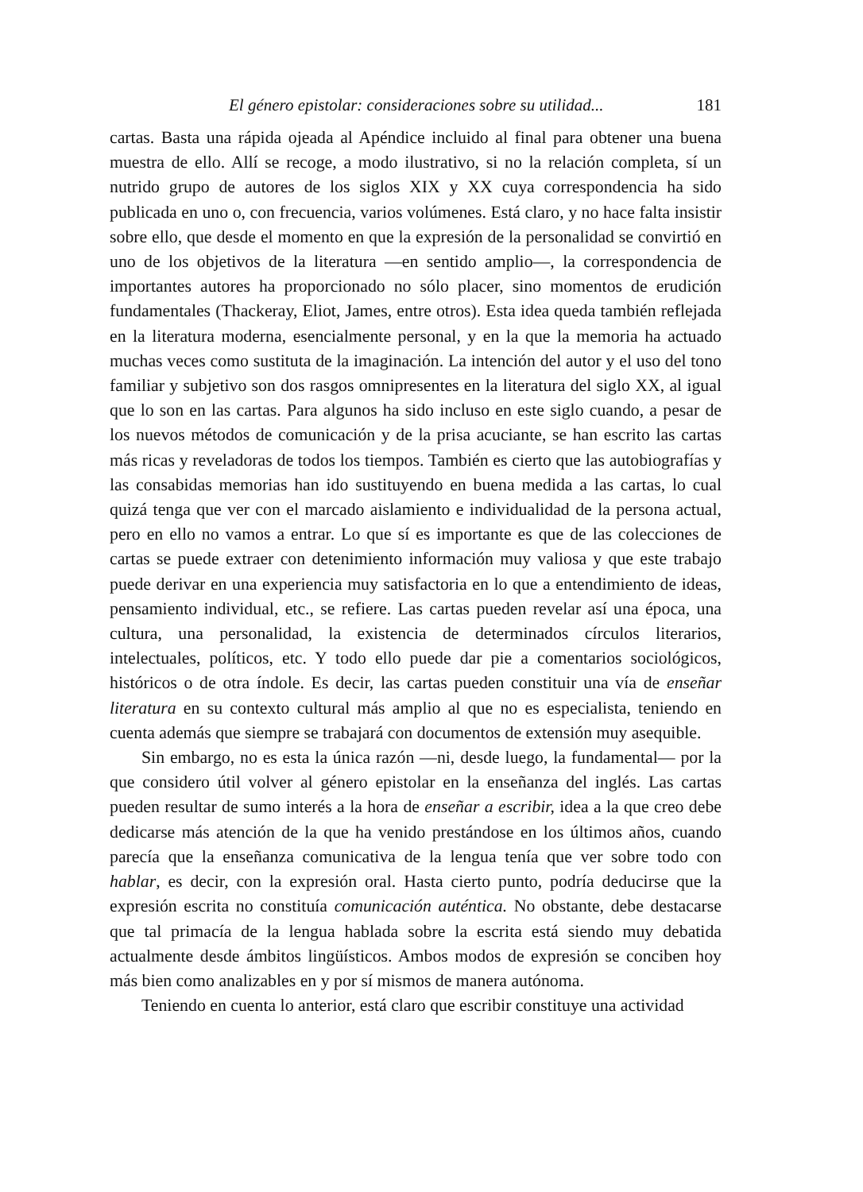El género epistolar: consideraciones sobre su utilidad... 181
cartas. Basta una rápida ojeada al Apéndice incluido al final para obtener una buena muestra de ello. Allí se recoge, a modo ilustrativo, si no la relación completa, sí un nutrido grupo de autores de los siglos XIX y XX cuya correspondencia ha sido publicada en uno o, con frecuencia, varios volúmenes. Está claro, y no hace falta insistir sobre ello, que desde el momento en que la expresión de la personalidad se convirtió en uno de los objetivos de la literatura —en sentido amplio—, la correspondencia de importantes autores ha proporcionado no sólo placer, sino momentos de erudición fundamentales (Thackeray, Eliot, James, entre otros). Esta idea queda también reflejada en la literatura moderna, esencialmente personal, y en la que la memoria ha actuado muchas veces como sustituta de la imaginación. La intención del autor y el uso del tono familiar y subjetivo son dos rasgos omnipresentes en la literatura del siglo XX, al igual que lo son en las cartas. Para algunos ha sido incluso en este siglo cuando, a pesar de los nuevos métodos de comunicación y de la prisa acuciante, se han escrito las cartas más ricas y reveladoras de todos los tiempos. También es cierto que las autobiografías y las consabidas memorias han ido sustituyendo en buena medida a las cartas, lo cual quizá tenga que ver con el marcado aislamiento e individualidad de la persona actual, pero en ello no vamos a entrar. Lo que sí es importante es que de las colecciones de cartas se puede extraer con detenimiento información muy valiosa y que este trabajo puede derivar en una experiencia muy satisfactoria en lo que a entendimiento de ideas, pensamiento individual, etc., se refiere. Las cartas pueden revelar así una época, una cultura, una personalidad, la existencia de determinados círculos literarios, intelectuales, políticos, etc. Y todo ello puede dar pie a comentarios sociológicos, históricos o de otra índole. Es decir, las cartas pueden constituir una vía de enseñar literatura en su contexto cultural más amplio al que no es especialista, teniendo en cuenta además que siempre se trabajará con documentos de extensión muy asequible.
Sin embargo, no es esta la única razón —ni, desde luego, la fundamental— por la que considero útil volver al género epistolar en la enseñanza del inglés. Las cartas pueden resultar de sumo interés a la hora de enseñar a escribir, idea a la que creo debe dedicarse más atención de la que ha venido prestándose en los últimos años, cuando parecía que la enseñanza comunicativa de la lengua tenía que ver sobre todo con hablar, es decir, con la expresión oral. Hasta cierto punto, podría deducirse que la expresión escrita no constituía comunicación auténtica. No obstante, debe destacarse que tal primacía de la lengua hablada sobre la escrita está siendo muy debatida actualmente desde ámbitos lingüísticos. Ambos modos de expresión se conciben hoy más bien como analizables en y por sí mismos de manera autónoma.
Teniendo en cuenta lo anterior, está claro que escribir constituye una actividad